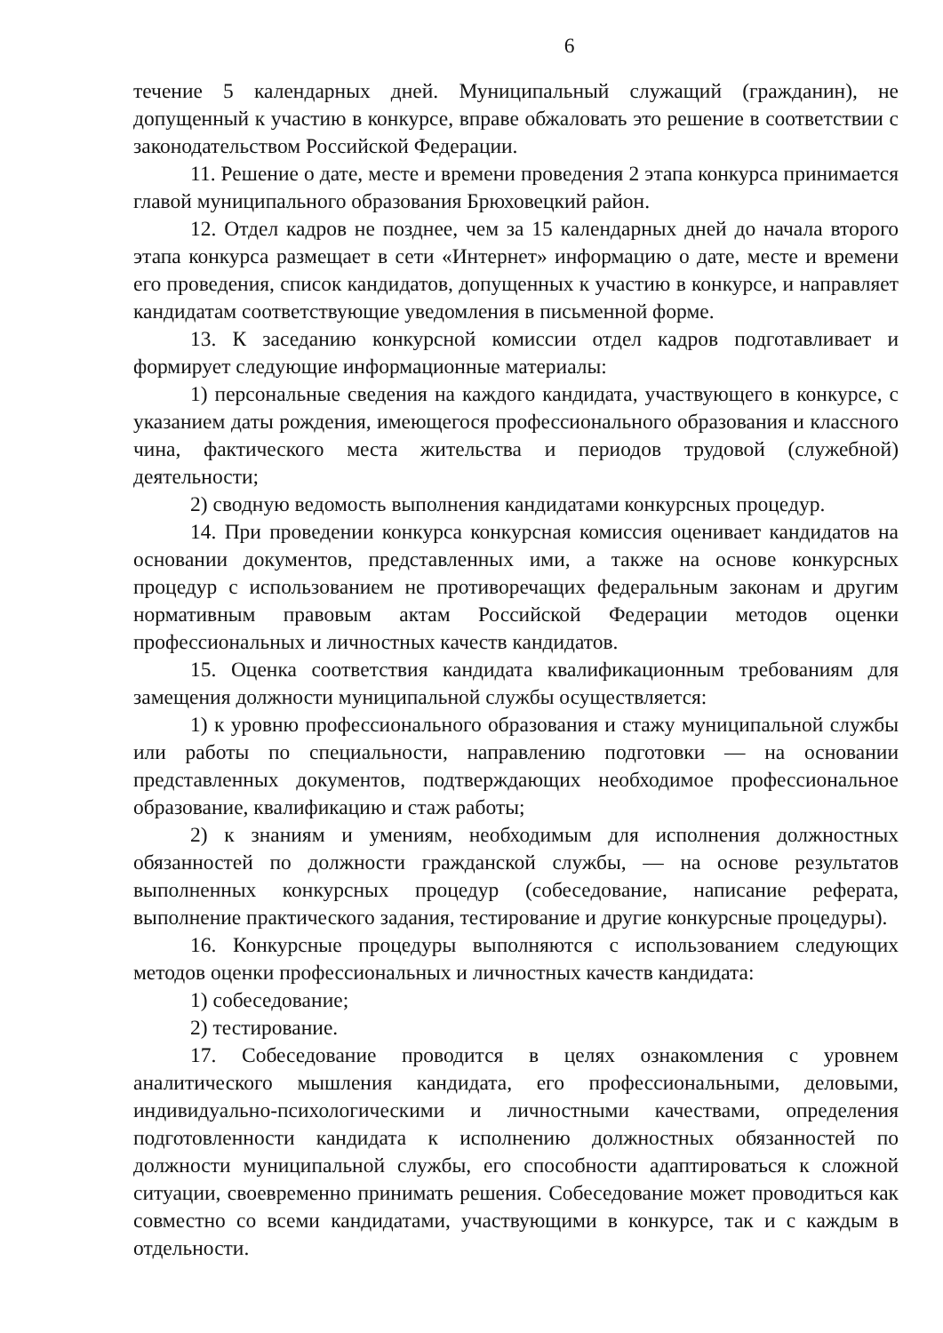6
течение 5 календарных дней. Муниципальный служащий (гражданин), не допущенный к участию в конкурсе, вправе обжаловать это решение в соответствии с законодательством Российской Федерации.
11. Решение о дате, месте и времени проведения 2 этапа конкурса принимается главой муниципального образования Брюховецкий район.
12. Отдел кадров не позднее, чем за 15 календарных дней до начала второго этапа конкурса размещает в сети «Интернет» информацию о дате, месте и времени его проведения, список кандидатов, допущенных к участию в конкурсе, и направляет кандидатам соответствующие уведомления в письменной форме.
13. К заседанию конкурсной комиссии отдел кадров подготавливает и формирует следующие информационные материалы:
1) персональные сведения на каждого кандидата, участвующего в конкурсе, с указанием даты рождения, имеющегося профессионального образования и классного чина, фактического места жительства и периодов трудовой (служебной) деятельности;
2) сводную ведомость выполнения кандидатами конкурсных процедур.
14. При проведении конкурса конкурсная комиссия оценивает кандидатов на основании документов, представленных ими, а также на основе конкурсных процедур с использованием не противоречащих федеральным законам и другим нормативным правовым актам Российской Федерации методов оценки профессиональных и личностных качеств кандидатов.
15. Оценка соответствия кандидата квалификационным требованиям для замещения должности муниципальной службы осуществляется:
1) к уровню профессионального образования и стажу муниципальной службы или работы по специальности, направлению подготовки — на основании представленных документов, подтверждающих необходимое профессиональное образование, квалификацию и стаж работы;
2) к знаниям и умениям, необходимым для исполнения должностных обязанностей по должности гражданской службы, — на основе результатов выполненных конкурсных процедур (собеседование, написание реферата, выполнение практического задания, тестирование и другие конкурсные процедуры).
16. Конкурсные процедуры выполняются с использованием следующих методов оценки профессиональных и личностных качеств кандидата:
1) собеседование;
2) тестирование.
17. Собеседование проводится в целях ознакомления с уровнем аналитического мышления кандидата, его профессиональными, деловыми, индивидуально-психологическими и личностными качествами, определения подготовленности кандидата к исполнению должностных обязанностей по должности муниципальной службы, его способности адаптироваться к сложной ситуации, своевременно принимать решения. Собеседование может проводиться как совместно со всеми кандидатами, участвующими в конкурсе, так и с каждым в отдельности.